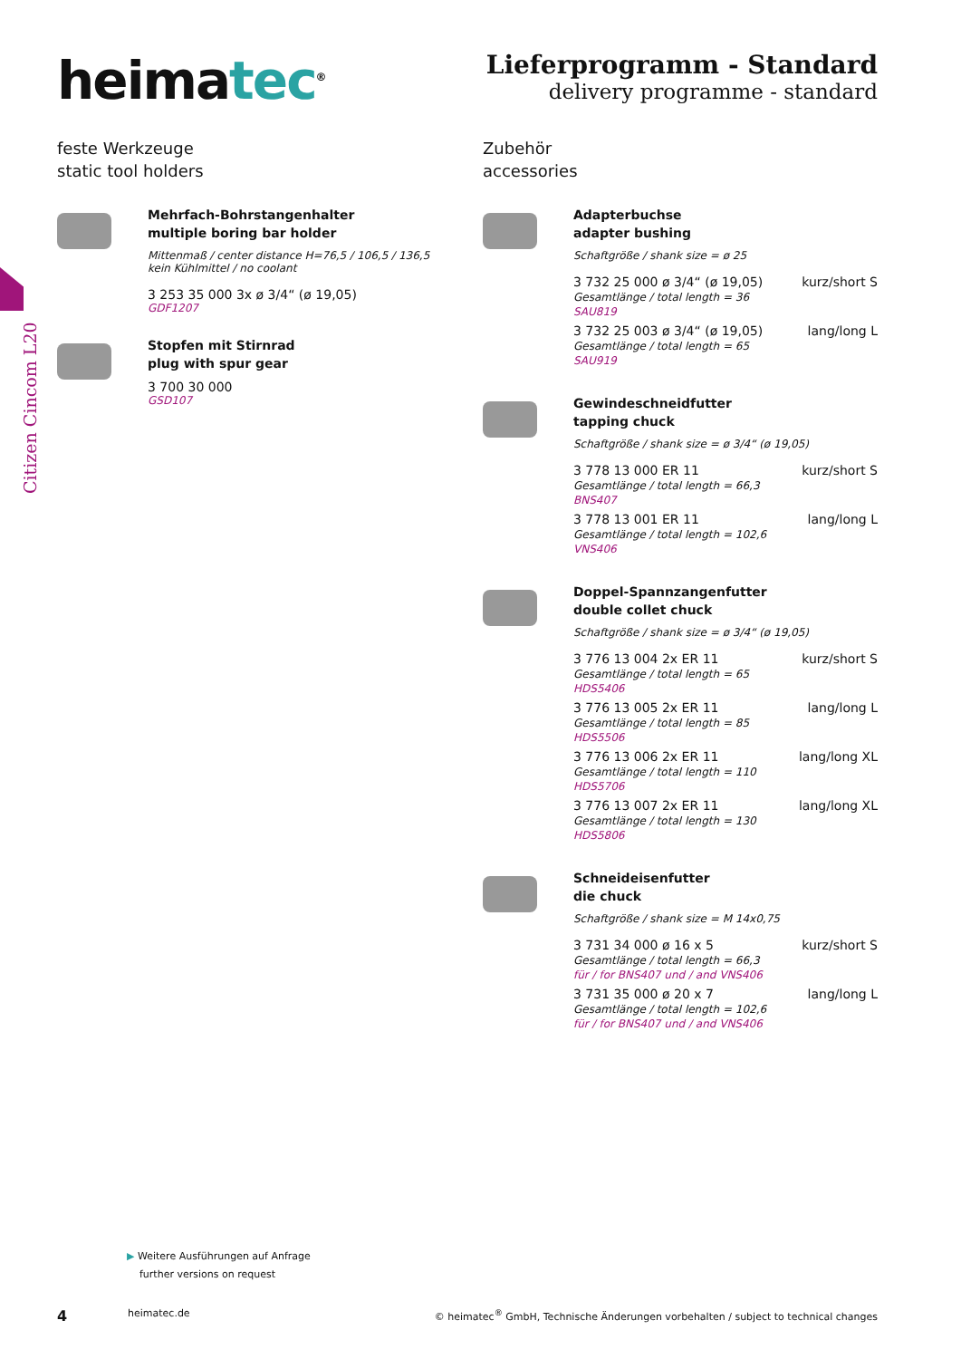Citizen Cincom L20
heimatec<sup>®</sup>
Lieferprogramm - Standard
delivery programme - standard
feste Werkzeuge
static tool holders
Mehrfach-Bohrstangenhalter
multiple boring bar holder
Mittenmaß / center distance H=76,5 / 106,5 / 136,5
kein Kühlmittel / no coolant
3 253 35 000 3x ø 3/4“ (ø 19,05)
GDF1207
Stopfen mit Stirnrad
plug with spur gear
3 700 30 000
GSD107
Zubehör
accessories
Adapterbuchse
adapter bushing
Schaftgröße / shank size = ø 25
3 732 25 000 ø 3/4“ (ø 19,05)
Gesamtlänge / total length = 36
SAU819
kurz/short S
3 732 25 003 ø 3/4“ (ø 19,05)
Gesamtlänge / total length = 65
SAU919
lang/long L
Gewindeschneidfutter
tapping chuck
Schaftgröße / shank size = ø 3/4“ (ø 19,05)
3 778 13 000 ER 11
Gesamtlänge / total length = 66,3
BNS407
kurz/short S
3 778 13 001 ER 11
Gesamtlänge / total length = 102,6
VNS406
lang/long L
Doppel-Spannzangenfutter
double collet chuck
Schaftgröße / shank size = ø 3/4“ (ø 19,05)
3 776 13 004 2x ER 11
Gesamtlänge / total length = 65
HDS5406
kurz/short S
3 776 13 005 2x ER 11
Gesamtlänge / total length = 85
HDS5506
lang/long L
3 776 13 006 2x ER 11
Gesamtlänge / total length = 110
HDS5706
lang/long XL
3 776 13 007 2x ER 11
Gesamtlänge / total length = 130
HDS5806
lang/long XL
Schneideisenfutter
die chuck
Schaftgröße / shank size = M 14x0,75
3 731 34 000 ø 16 x 5
Gesamtlänge / total length = 66,3
für / for BNS407 und / and VNS406
kurz/short S
3 731 35 000 ø 20 x 7
Gesamtlänge / total length = 102,6
für / for BNS407 und / and VNS406
lang/long L
▶ Weitere Ausführungen auf Anfrage
further versions on request
4 heimatec.de © heimatec<sup>®</sup> GmbH, Technische Änderungen vorbehalten / subject to technical changes